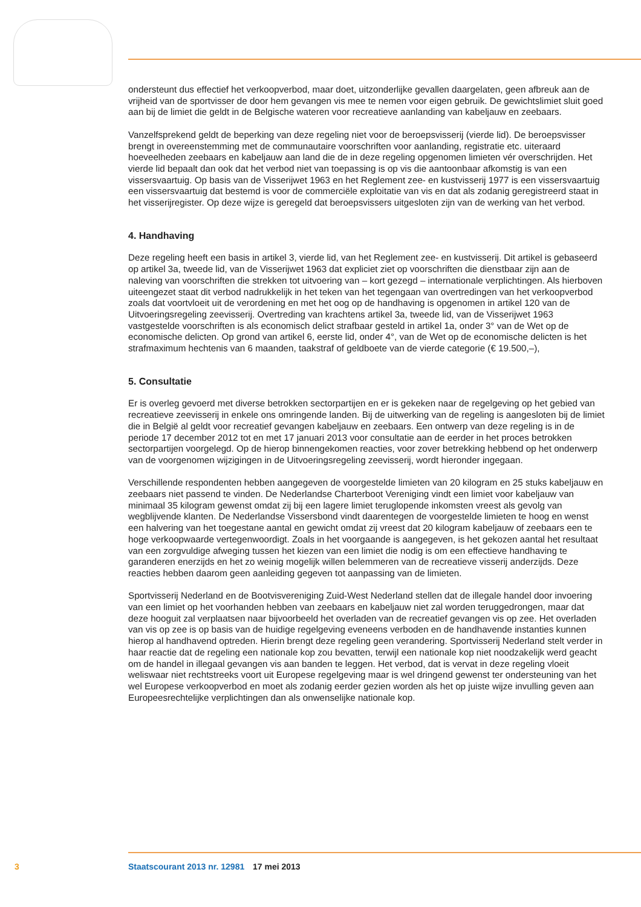ondersteunt dus effectief het verkoopverbod, maar doet, uitzonderlijke gevallen daargelaten, geen afbreuk aan de vrijheid van de sportvisser de door hem gevangen vis mee te nemen voor eigen gebruik. De gewichtslimiet sluit goed aan bij de limiet die geldt in de Belgische wateren voor recreatieve aanlanding van kabeljauw en zeebaars.
Vanzelfsprekend geldt de beperking van deze regeling niet voor de beroepsvisserij (vierde lid). De beroepsvisser brengt in overeenstemming met de communautaire voorschriften voor aanlanding, registratie etc. uiteraard hoeveelheden zeebaars en kabeljauw aan land die de in deze regeling opgenomen limieten vér overschrijden. Het vierde lid bepaalt dan ook dat het verbod niet van toepassing is op vis die aantoonbaar afkomstig is van een vissersvaartuig. Op basis van de Visserijwet 1963 en het Reglement zee- en kustvisserij 1977 is een vissersvaartuig een vissersvaartuig dat bestemd is voor de commerciële exploitatie van vis en dat als zodanig geregistreerd staat in het visserijregister. Op deze wijze is geregeld dat beroepsvissers uitgesloten zijn van de werking van het verbod.
4. Handhaving
Deze regeling heeft een basis in artikel 3, vierde lid, van het Reglement zee- en kustvisserij. Dit artikel is gebaseerd op artikel 3a, tweede lid, van de Visserijwet 1963 dat expliciet ziet op voorschriften die dienstbaar zijn aan de naleving van voorschriften die strekken tot uitvoering van – kort gezegd – internationale verplichtingen. Als hierboven uiteengezet staat dit verbod nadrukkelijk in het teken van het tegengaan van overtredingen van het verkoopverbod zoals dat voortvloeit uit de verordening en met het oog op de handhaving is opgenomen in artikel 120 van de Uitvoeringsregeling zeevisserij. Overtreding van krachtens artikel 3a, tweede lid, van de Visserijwet 1963 vastgestelde voorschriften is als economisch delict strafbaar gesteld in artikel 1a, onder 3° van de Wet op de economische delicten. Op grond van artikel 6, eerste lid, onder 4°, van de Wet op de economische delicten is het strafmaximum hechtenis van 6 maanden, taakstraf of geldboete van de vierde categorie (€ 19.500,–),
5. Consultatie
Er is overleg gevoerd met diverse betrokken sectorpartijen en er is gekeken naar de regelgeving op het gebied van recreatieve zeevisserij in enkele ons omringende landen. Bij de uitwerking van de regeling is aangesloten bij de limiet die in België al geldt voor recreatief gevangen kabeljauw en zeebaars. Een ontwerp van deze regeling is in de periode 17 december 2012 tot en met 17 januari 2013 voor consultatie aan de eerder in het proces betrokken sectorpartijen voorgelegd. Op de hierop binnengekomen reacties, voor zover betrekking hebbend op het onderwerp van de voorgenomen wijzigingen in de Uitvoeringsregeling zeevisserij, wordt hieronder ingegaan.
Verschillende respondenten hebben aangegeven de voorgestelde limieten van 20 kilogram en 25 stuks kabeljauw en zeebaars niet passend te vinden. De Nederlandse Charterboot Vereniging vindt een limiet voor kabeljauw van minimaal 35 kilogram gewenst omdat zij bij een lagere limiet teruglopende inkomsten vreest als gevolg van wegblijvende klanten. De Nederlandse Vissersbond vindt daarentegen de voorgestelde limieten te hoog en wenst een halvering van het toegestane aantal en gewicht omdat zij vreest dat 20 kilogram kabeljauw of zeebaars een te hoge verkoopwaarde vertegenwoordigt. Zoals in het voorgaande is aangegeven, is het gekozen aantal het resultaat van een zorgvuldige afweging tussen het kiezen van een limiet die nodig is om een effectieve handhaving te garanderen enerzijds en het zo weinig mogelijk willen belemmeren van de recreatieve visserij anderzijds. Deze reacties hebben daarom geen aanleiding gegeven tot aanpassing van de limieten.
Sportvisserij Nederland en de Bootvisvereniging Zuid-West Nederland stellen dat de illegale handel door invoering van een limiet op het voorhanden hebben van zeebaars en kabeljauw niet zal worden teruggedrongen, maar dat deze hooguit zal verplaatsen naar bijvoorbeeld het overladen van de recreatief gevangen vis op zee. Het overladen van vis op zee is op basis van de huidige regelgeving eveneens verboden en de handhavende instanties kunnen hierop al handhavend optreden. Hierin brengt deze regeling geen verandering. Sportvisserij Nederland stelt verder in haar reactie dat de regeling een nationale kop zou bevatten, terwijl een nationale kop niet noodzakelijk werd geacht om de handel in illegaal gevangen vis aan banden te leggen. Het verbod, dat is vervat in deze regeling vloeit weliswaar niet rechtstreeks voort uit Europese regelgeving maar is wel dringend gewenst ter ondersteuning van het wel Europese verkoopverbod en moet als zodanig eerder gezien worden als het op juiste wijze invulling geven aan Europeesrechtelijke verplichtingen dan als onwenselijke nationale kop.
3 Staatscourant 2013 nr. 12981 17 mei 2013